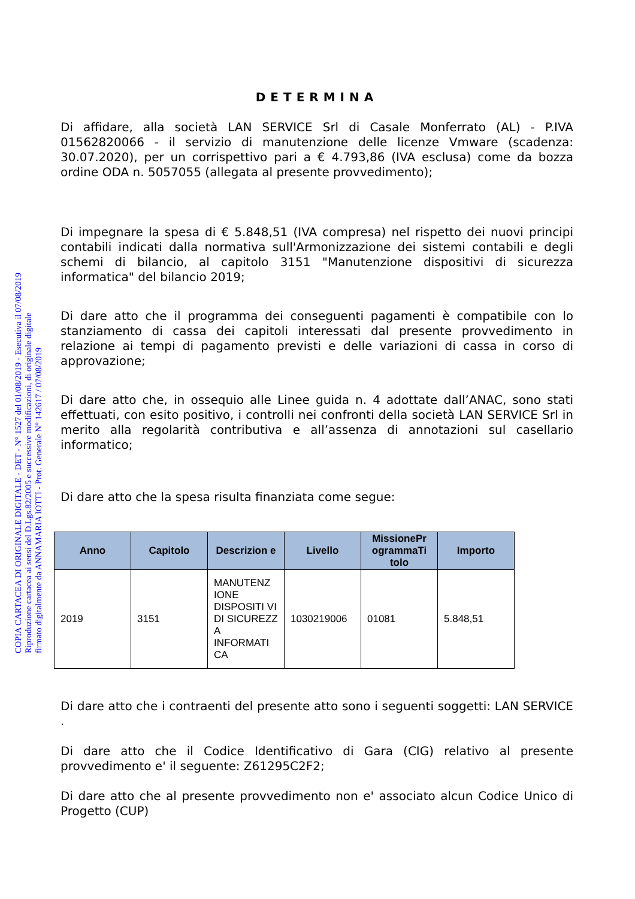COPIA CARTACEA DI ORIGINALE DIGITALE - DET - N° 1527 del 01/08/2019 - Esecutiva il 07/08/2019
Riproduzione cartacea ai sensi del D.Lgs.82/2005 e successive modificazioni, di originale digitale
firmato digitalmente da ANNAMARIA IOTTI - Prot. Generale N° 142617 / 07/08/2019
DETERMINA
Di affidare, alla società LAN SERVICE Srl di Casale Monferrato (AL) - P.IVA 01562820066 - il servizio di manutenzione delle licenze Vmware (scadenza: 30.07.2020), per un corrispettivo pari a € 4.793,86 (IVA esclusa) come da bozza ordine ODA n. 5057055 (allegata al presente provvedimento);
Di impegnare la spesa di € 5.848,51 (IVA compresa) nel rispetto dei nuovi principi contabili indicati dalla normativa sull'Armonizzazione dei sistemi contabili e degli schemi di bilancio, al capitolo 3151 "Manutenzione dispositivi di sicurezza informatica" del bilancio 2019;
Di dare atto che il programma dei conseguenti pagamenti è compatibile con lo stanziamento di cassa dei capitoli interessati dal presente provvedimento in relazione ai tempi di pagamento previsti e delle variazioni di cassa in corso di approvazione;
Di dare atto che, in ossequio alle Linee guida n. 4 adottate dall’ANAC, sono stati effettuati, con esito positivo, i controlli nei confronti della società LAN SERVICE Srl in merito alla regolarità contributiva e all’assenza di annotazioni sul casellario informatico;
Di dare atto che la spesa risulta finanziata come segue:
| Anno | Capitolo | Descrizion e | Livello | MissionePr ogrammaTi tolo | Importo |
| --- | --- | --- | --- | --- | --- |
| 2019 | 3151 | MANUTENZ IONE DISPOSITI VI DI SICUREZZ A INFORMATI CA | 1030219006 | 01081 | 5.848,51 |
Di dare atto che i contraenti del presente atto sono i seguenti soggetti: LAN SERVICE .
Di dare atto che il Codice Identificativo di Gara (CIG) relativo al presente provvedimento e' il seguente: Z61295C2F2;
Di dare atto che al presente provvedimento non e' associato alcun Codice Unico di Progetto (CUP)